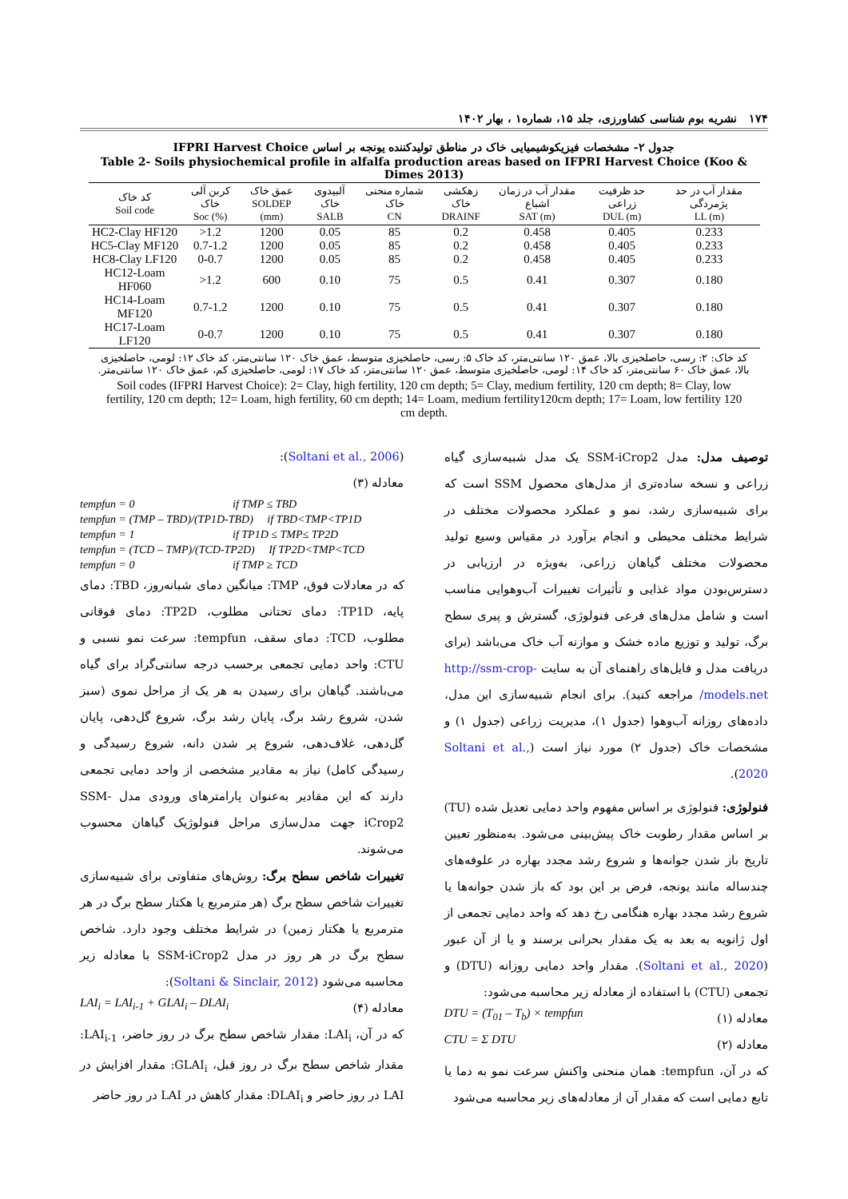۱۷۴ نشریه بوم شناسی کشاورزی، جلد ۱۵، شماره۱ ، بهار ۱۴۰۲
جدول ۲- مشخصات فیزیکوشیمیایی خاک در مناطق تولیدکننده یونجه بر اساس IFPRI Harvest Choice
Table 2- Soils physiochemical profile in alfalfa production areas based on IFPRI Harvest Choice (Koo & Dimes 2013)
| کد خاک Soil code | کربن آلی خاک Soc (%) | عمق خاک SOLDEP (mm) | آلبیدوی خاک SALB | شماره منحنی خاک CN | زهکشی خاک DRAINF | مقدار آب در زمان اشباع SAT (m) | حد ظرفیت زراعی DUL (m) | مقدار آب در حد پژمردگی LL (m) |
| --- | --- | --- | --- | --- | --- | --- | --- | --- |
| HC2-Clay HF120 | >1.2 | 1200 | 0.05 | 85 | 0.2 | 0.458 | 0.405 | 0.233 |
| HC5-Clay MF120 | 0.7-1.2 | 1200 | 0.05 | 85 | 0.2 | 0.458 | 0.405 | 0.233 |
| HC8-Clay LF120 | 0-0.7 | 1200 | 0.05 | 85 | 0.2 | 0.458 | 0.405 | 0.233 |
| HC12-Loam HF060 | >1.2 | 600 | 0.10 | 75 | 0.5 | 0.41 | 0.307 | 0.180 |
| HC14-Loam MF120 | 0.7-1.2 | 1200 | 0.10 | 75 | 0.5 | 0.41 | 0.307 | 0.180 |
| HC17-Loam LF120 | 0-0.7 | 1200 | 0.10 | 75 | 0.5 | 0.41 | 0.307 | 0.180 |
کد خاک: ۲: رسی، حاصلخیزی بالا، عمق ۱۲۰ سانتی‌متر، کد خاک ۵: رسی، حاصلخیزی متوسط، عمق خاک ۱۲۰ سانتی‌متر، کد خاک ۱۲: لومی، حاصلخیزی بالا، عمق خاک ۶۰ سانتی‌متر، کد خاک ۱۴: لومی، حاصلخیزی متوسط، عمق ۱۲۰ سانتی‌متر، کد خاک ۱۷: لومی، حاصلخیزی کم، عمق خاک ۱۲۰ سانتی‌متر.
Soil codes (IFPRI Harvest Choice): 2= Clay, high fertility, 120 cm depth; 5= Clay, medium fertility, 120 cm depth; 8= Clay, low fertility, 120 cm depth; 12= Loam, high fertility, 60 cm depth; 14= Loam, medium fertility120cm depth; 17= Loam, low fertility 120 cm depth.
توصیف مدل: مدل SSM-iCrop2 یک مدل شبیه‌سازی گیاه زراعی و نسخه ساده‌تری از مدل‌های محصول SSM است که برای شبیه‌سازی رشد، نمو و عملکرد محصولات مختلف در شرایط مختلف محیطی و انجام برآورد در مقیاس وسیع تولید محصولات مختلف گیاهان زراعی، به‌ویژه در ارزیابی در دسترس‌بودن مواد غذایی و تأثیرات تغییرات آب‌وهوایی مناسب است و شامل مدل‌های فرعی فنولوژی، گسترش و پیری سطح برگ، تولید و توزیع ماده خشک و موازنه آب خاک می‌باشد (برای دریافت مدل و فایل‌های راهنمای آن به سایت http://ssm-crop-models.net/ مراجعه کنید). برای انجام شبیه‌سازی این مدل، داده‌های روزانه آب‌وهوا (جدول ۱)، مدیریت زراعی (جدول ۱) و مشخصات خاک (جدول ۲) مورد نیاز است (Soltani et al., 2020).
فنولوژی: فنولوژی بر اساس مفهوم واحد دمایی تعدیل شده (TU) بر اساس مقدار رطوبت خاک پیش‌بینی می‌شود. به‌منظور تعیین تاریخ باز شدن جوانه‌ها و شروع رشد مجدد بهاره در علوفه‌های چندساله مانند یونجه، فرض بر این بود که باز شدن جوانه‌ها یا شروع رشد مجدد بهاره هنگامی رخ دهد که واحد دمایی تجمعی از اول ژانویه به بعد به یک مقدار بحرانی برسند و یا از آن عبور (Soltani et al., 2020). مقدار واحد دمایی روزانه (DTU) و تجمعی (CTU) با استفاده از معادله زیر محاسبه می‌شود:
معادله (۱) DTU = (T<sub>01</sub> – T<sub>b</sub>) × tempfun
معادله (۲) CTU = Σ DTU
که در آن، tempfun: همان منحنی واکنش سرعت نمو به دما یا تابع دمایی است که مقدار آن از معادله‌های زیر محاسبه می‌شود
(Soltani et al., 2006):
معادله (۳)
tempfun = 0 if TMP ≤ TBD
tempfun = (TMP – TBD)/(TP1D-TBD) if TBD<TMP<TP1D
tempfun = 1 if TP1D ≤ TMP≤ TP2D
tempfun = (TCD – TMP)/(TCD-TP2D) If TP2D<TMP<TCD
tempfun = 0 if TMP ≥ TCD
که در معادلات فوق، TMP: میانگین دمای شبانه‌روز، TBD: دمای پایه، TP1D: دمای تحتانی مطلوب، TP2D: دمای فوقانی مطلوب، TCD: دمای سقف، tempfun: سرعت نمو نسبی و CTU: واحد دمایی تجمعی برحسب درجه سانتی‌گراد برای گیاه می‌باشند. گیاهان برای رسیدن به هر یک از مراحل نموی (سبز شدن، شروع رشد برگ، پایان رشد برگ، شروع گل‌دهی، پایان گل‌دهی، غلاف‌دهی، شروع پر شدن دانه، شروع رسیدگی و رسیدگی کامل) نیاز به مقادیر مشخصی از واحد دمایی تجمعی دارند که این مقادیر به‌عنوان پارامترهای ورودی مدل SSM-iCrop2 جهت مدل‌سازی مراحل فنولوژیک گیاهان محسوب می‌شوند.
تغییرات شاخص سطح برگ: روش‌های متفاوتی برای شبیه‌سازی تغییرات شاخص سطح برگ (هر مترمربع یا هکتار سطح برگ در هر مترمربع یا هکتار زمین) در شرایط مختلف وجود دارد. شاخص سطح برگ در هر روز در مدل SSM-iCrop2 با معادله زیر محاسبه می‌شود (Soltani & Sinclair, 2012):
معادله (۴) LAI<sub>i</sub> = LAI<sub>i-1</sub> + GLAI<sub>i</sub> – DLAI<sub>i</sub>
که در آن، LAI<sub>i</sub>: مقدار شاخص سطح برگ در روز حاضر، LAI<sub>i-1</sub>: مقدار شاخص سطح برگ در روز قبل، GLAI<sub>i</sub>: مقدار افزایش در LAI در روز حاضر و DLAI<sub>i</sub>: مقدار کاهش در LAI در روز حاضر